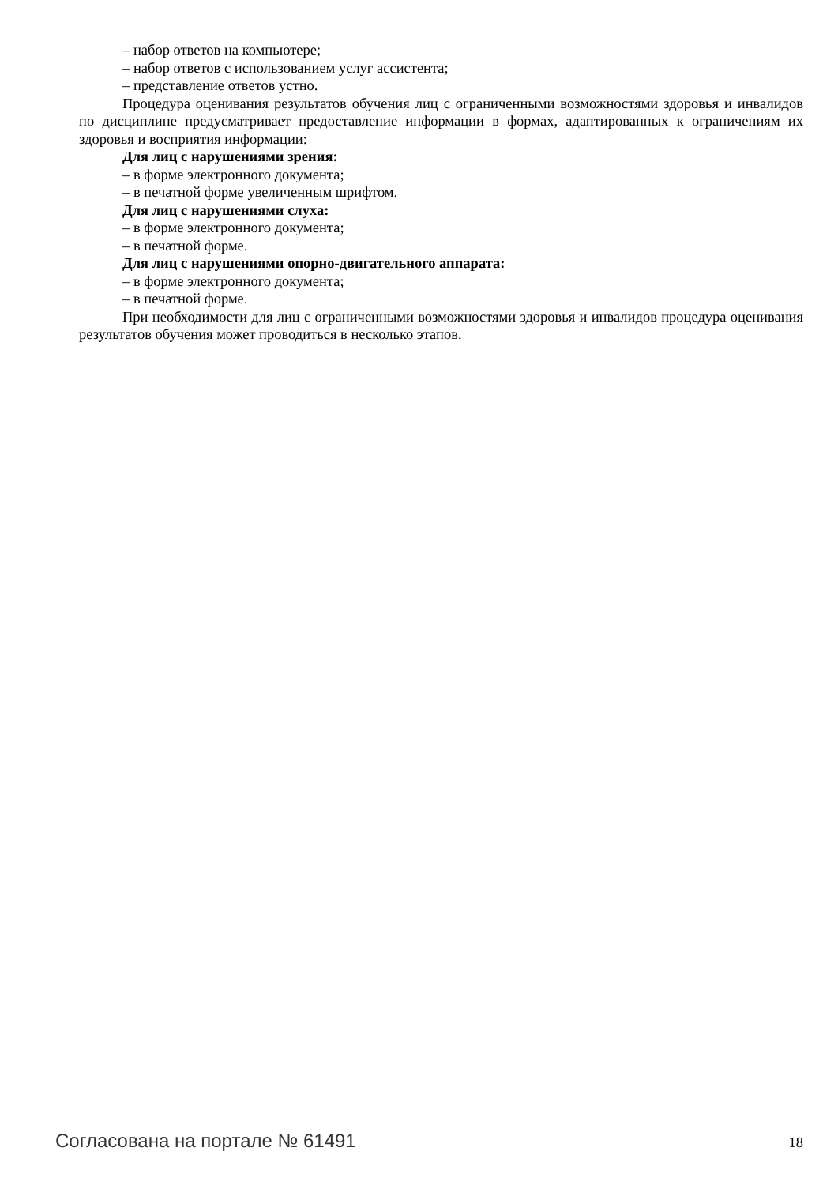– набор ответов на компьютере;
– набор ответов с использованием услуг ассистента;
– представление ответов устно.
Процедура оценивания результатов обучения лиц с ограниченными возможностями здоровья и инвалидов по дисциплине предусматривает предоставление информации в формах, адаптированных к ограничениям их здоровья и восприятия информации:
Для лиц с нарушениями зрения:
– в форме электронного документа;
– в печатной форме увеличенным шрифтом.
Для лиц с нарушениями слуха:
– в форме электронного документа;
– в печатной форме.
Для лиц с нарушениями опорно-двигательного аппарата:
– в форме электронного документа;
– в печатной форме.
При необходимости для лиц с ограниченными возможностями здоровья и инвалидов процедура оценивания результатов обучения может проводиться в несколько этапов.
Согласована на портале № 61491 18